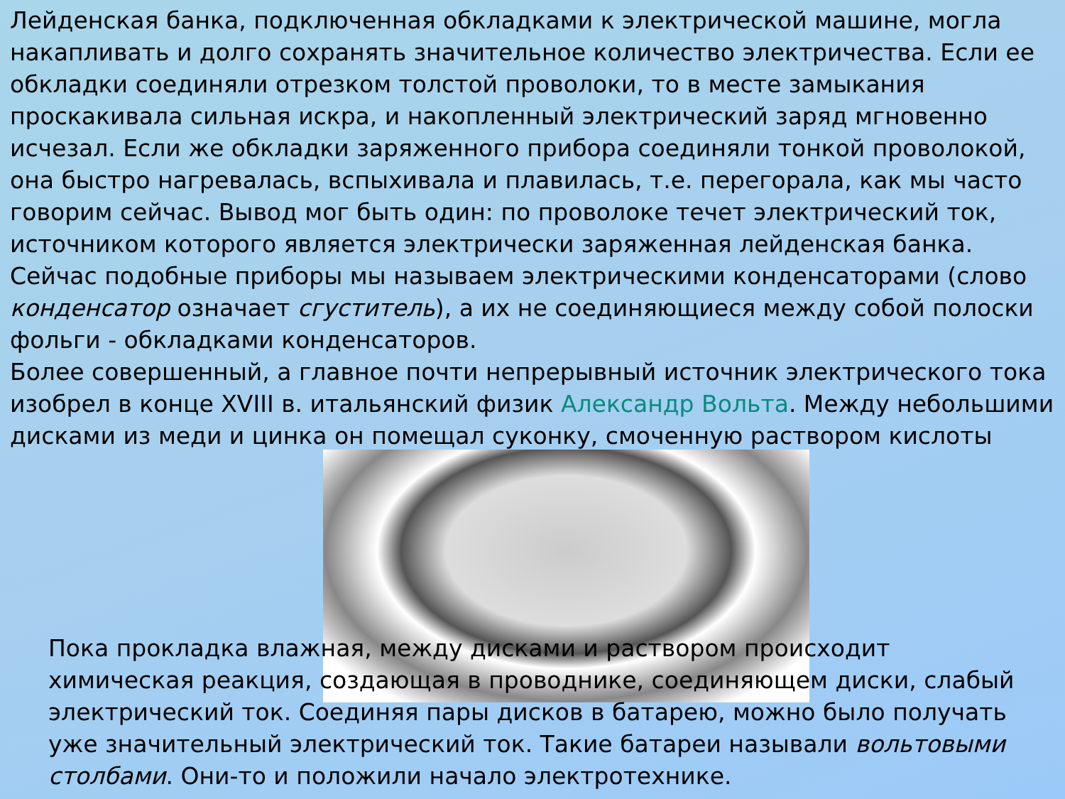Лейденская банка, подключенная обкладками к электрической машине, могла накапливать и долго сохранять значительное количество электричества. Если ее обкладки соединяли отрезком толстой проволоки, то в месте замыкания проскакивала сильная искра, и накопленный электрический заряд мгновенно исчезал. Если же обкладки заряженного прибора соединяли тонкой проволокой, она быстро нагревалась, вспыхивала и плавилась, т.е. перегорала, как мы часто говорим сейчас. Вывод мог быть один: по проволоке течет электрический ток, источником которого является электрически заряженная лейденская банка. Сейчас подобные приборы мы называем электрическими конденсаторами (слово конденсатор означает сгуститель), а их не соединяющиеся между собой полоски фольги - обкладками конденсаторов.
Более совершенный, а главное почти непрерывный источник электрического тока изобрел в конце XVIII в. итальянский физик Александр Вольта. Между небольшими дисками из меди и цинка он помещал суконку, смоченную раствором кислоты
Пока прокладка влажная, между дисками и раствором происходит химическая реакция, создающая в проводнике, соединяющем диски, слабый электрический ток. Соединяя пары дисков в батарею, можно было получать уже значительный электрический ток. Такие батареи называли вольтовыми столбами. Они-то и положили начало электротехнике.